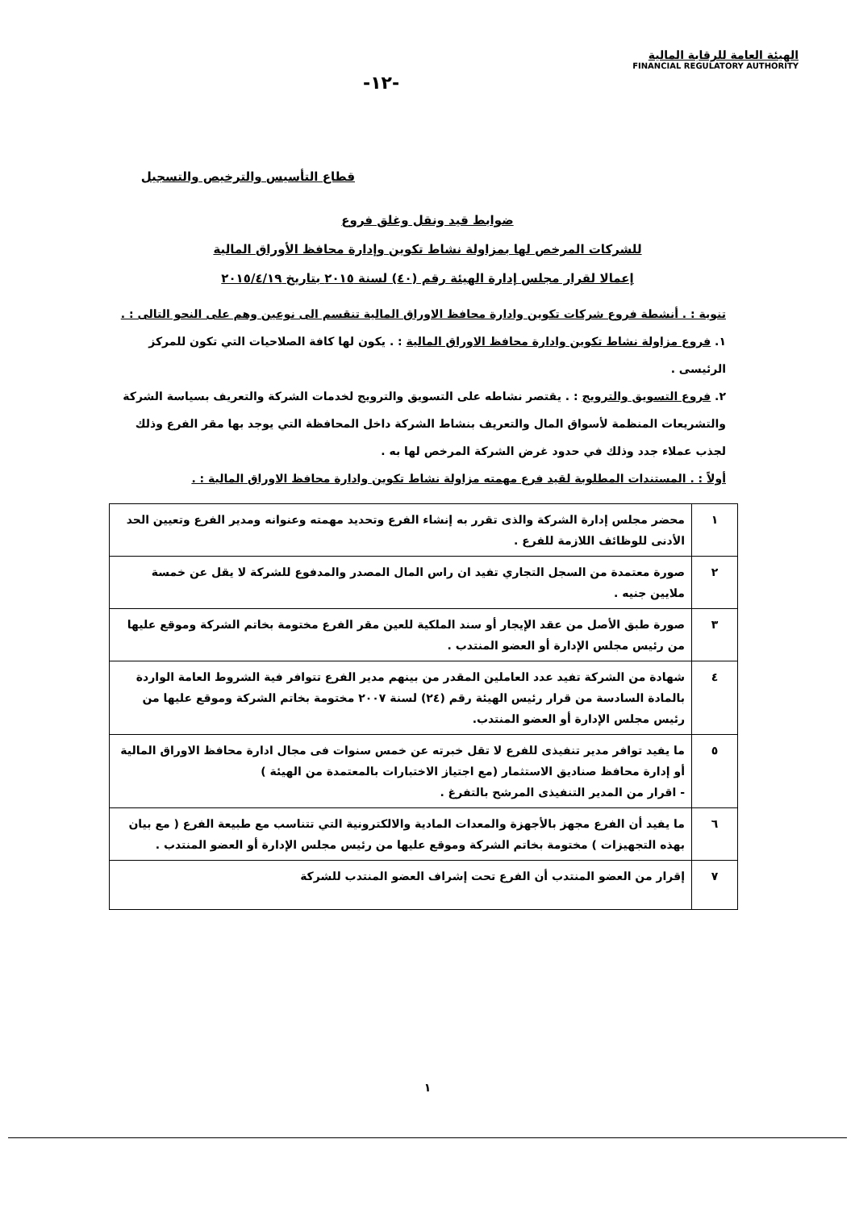الهيئة العامة للرقابة المالية
FINANCIAL REGULATORY AUTHORITY
-١٢-
قطاع التأسيس والترخيص والتسجيل
ضوابط قيد ونقل وغلق فروع
للشركات المرخص لها بمزاولة نشاط تكوين وإدارة محافظ الأوراق المالية
إعمالا لقرار مجلس إدارة الهيئة رقم (٤٠) لسنة ٢٠١٥ بتاريخ ٢٠١٥/٤/١٩
تنوية : . أنشطة فروع شركات تكوين وادارة محافظ الاوراق المالية تنقسم الى نوعين وهم على النحو التالى : .
١. فروع مزاولة نشاط تكوين وادارة محافظ الاوراق المالية : . يكون لها كافة الصلاحيات التي تكون للمركز الرئيسى .
٢. فروع التسويق والترويج : . يقتصر نشاطه على التسويق والترويج لخدمات الشركة والتعريف بسياسة الشركة والتشريعات المنظمة لأسواق المال والتعريف بنشاط الشركة داخل المحافظة التي يوجد بها مقر الفرع وذلك لجذب عملاء جدد وذلك في حدود غرض الشركة المرخص لها به .
أولاً : . المستندات المطلوبة لقيد فرع مهمته مزاولة نشاط تكوين وادارة محافظ الاوراق المالية : .
| ١ | محضر مجلس إدارة الشركة والذى تقرر به إنشاء الفرع وتحديد مهمته وعنوانه ومدير الفرع وتعيين الحد الأدنى للوظائف اللازمة للفرع . |
| ٢ | صورة معتمدة من السجل التجاري تفيد ان راس المال المصدر والمدفوع للشركة لا يقل عن خمسة ملايين جنيه . |
| ٣ | صورة طبق الأصل من عقد الإيجار أو سند الملكية للعين مقر الفرع مختومة بخاتم الشركة وموقع عليها من رئيس مجلس الإدارة أو العضو المنتدب . |
| ٤ | شهادة من الشركة تفيد عدد العاملين المقدر من بينهم مدير الفرع تتوافر فية الشروط العامة الواردة بالمادة السادسة من قرار رئيس الهيئة رقم (٢٤) لسنة ٢٠٠٧ مختومة بخاتم الشركة وموقع عليها من رئيس مجلس الإدارة أو العضو المنتدب. |
| ٥ | ما يفيد توافر مدير تنفيذى للفرع لا تقل خبرته عن خمس سنوات فى مجال ادارة محافظ الاوراق المالية أو إدارة محافظ صناديق الاستثمار (مع اجتياز الاختبارات بالمعتمدة من الهيئة ) - اقرار من المدير التنفيذى المرشح بالتفرغ . |
| ٦ | ما يفيد أن الفرع مجهز بالأجهزة والمعدات المادية والالكترونية التي تتناسب مع طبيعة الفرع ( مع بيان بهذه التجهيزات ) مختومة بخاتم الشركة وموقع عليها من رئيس مجلس الإدارة أو العضو المنتدب . |
| ٧ | إقرار من العضو المنتدب أن الفرع تحت إشراف العضو المنتدب للشركة |
١